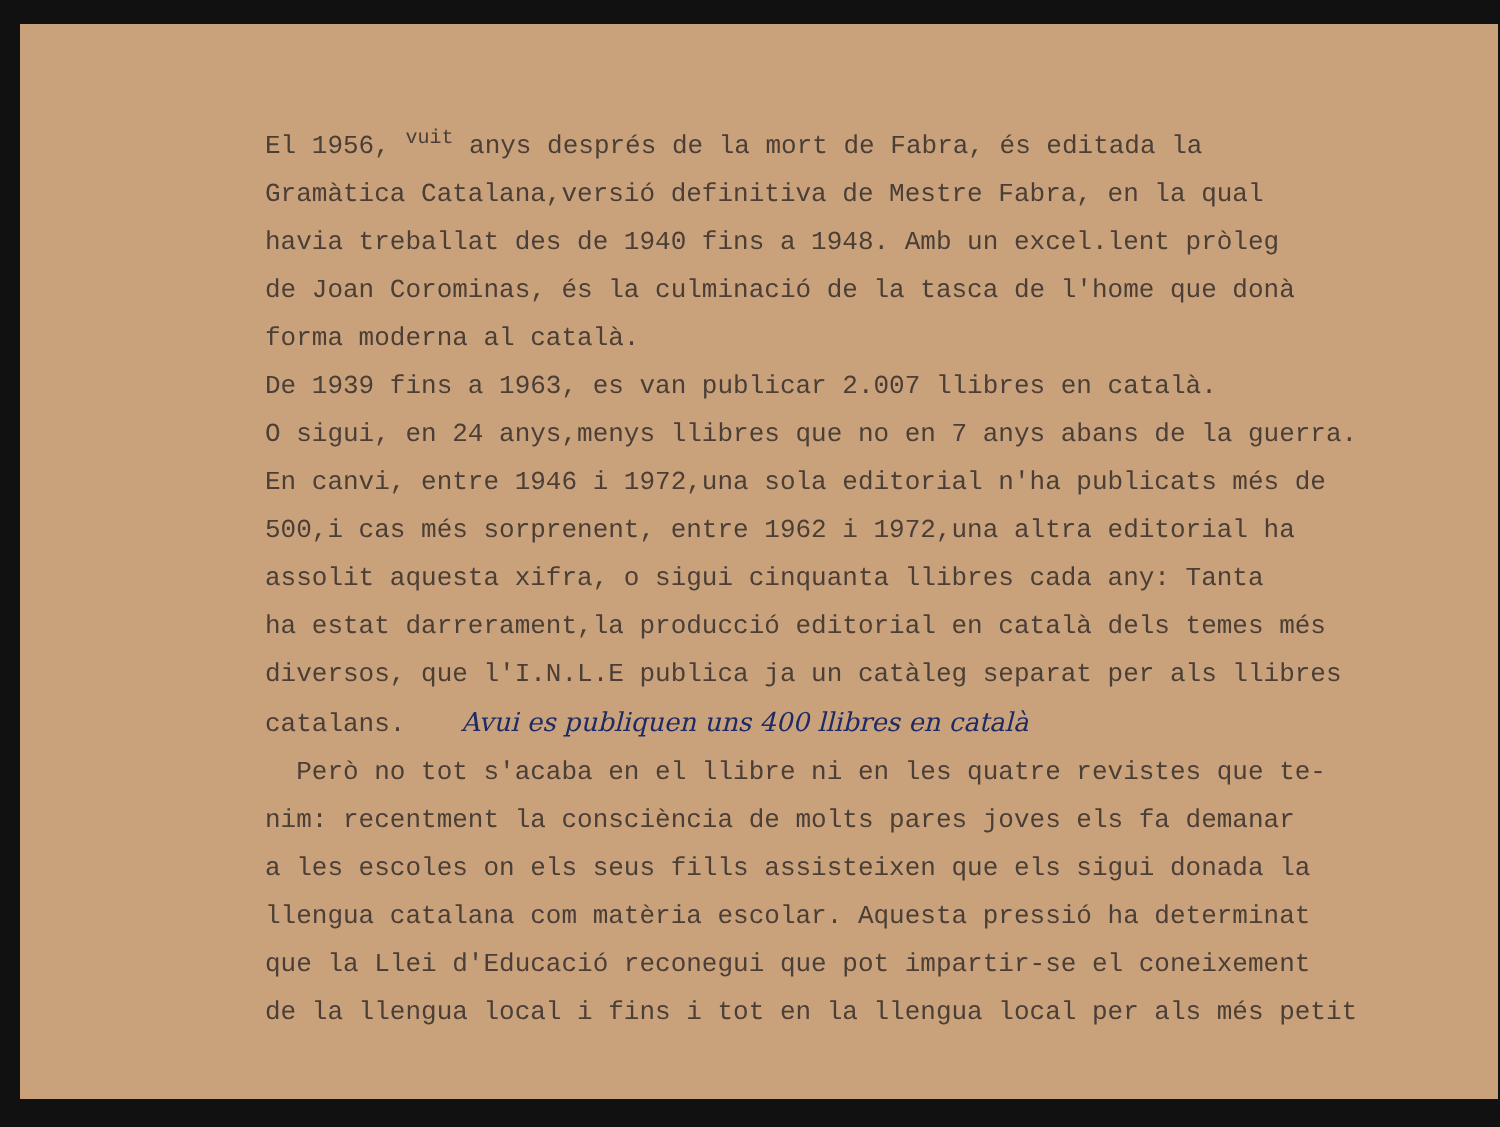El 1956, vuit anys després de la mort de Fabra, és editada la
Gramàtica Catalana,versió definitiva de Mestre Fabra, en la qual
havia treballat des de 1940 fins a 1948. Amb un excel.lent pròleg
de Joan Corominas, és la culminació de la tasca de l'home que donà
forma moderna al català.
De 1939 fins a 1963, es van publicar 2.007 llibres en català.
O sigui, en 24 anys,menys llibres que no en 7 anys abans de la guerra.
En canvi, entre 1946 i 1972,una sola editorial n'ha publicats més de
500,i cas més sorprenent, entre 1962 i 1972,una altra editorial ha
assolit aquesta xifra, o sigui cinquanta llibres cada any: Tanta
ha estat darrerament,la producció editorial en català dels temes més
diversos, que l'I.N.L.E publica ja un catàleg separat per als llibres
catalans. Avui es publiquen uns 400 llibres en català
Però no tot s'acaba en el llibre ni en les quatre revistes que te-
nim: recentment la consciència de molts pares joves els fa demanar
a les escoles on els seus fills assisteixen que els sigui donada la
llengua catalana com matèria escolar. Aquesta pressió ha determinat
que la Llei d'Educació reconegui que pot impartir-se el coneixement
de la llengua local i fins i tot en la llengua local per als més petit